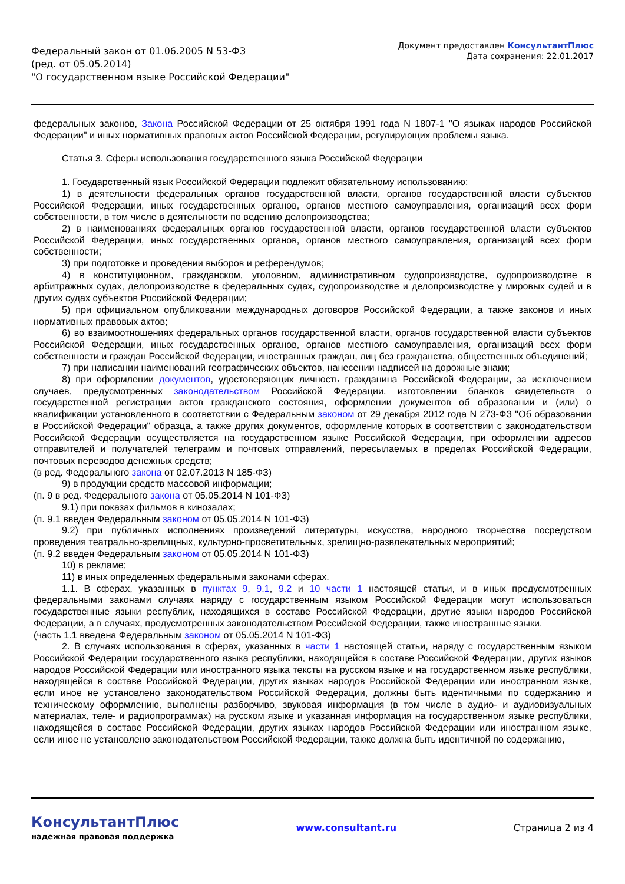Федеральный закон от 01.06.2005 N 53-ФЗ
(ред. от 05.05.2014)
"О государственном языке Российской Федерации"
Документ предоставлен КонсультантПлюс
Дата сохранения: 22.01.2017
федеральных законов, Закона Российской Федерации от 25 октября 1991 года N 1807-1 "О языках народов Российской Федерации" и иных нормативных правовых актов Российской Федерации, регулирующих проблемы языка.
Статья 3. Сферы использования государственного языка Российской Федерации
1. Государственный язык Российской Федерации подлежит обязательному использованию:
1) в деятельности федеральных органов государственной власти, органов государственной власти субъектов Российской Федерации, иных государственных органов, органов местного самоуправления, организаций всех форм собственности, в том числе в деятельности по ведению делопроизводства;
2) в наименованиях федеральных органов государственной власти, органов государственной власти субъектов Российской Федерации, иных государственных органов, органов местного самоуправления, организаций всех форм собственности;
3) при подготовке и проведении выборов и референдумов;
4) в конституционном, гражданском, уголовном, административном судопроизводстве, судопроизводстве в арбитражных судах, делопроизводстве в федеральных судах, судопроизводстве и делопроизводстве у мировых судей и в других судах субъектов Российской Федерации;
5) при официальном опубликовании международных договоров Российской Федерации, а также законов и иных нормативных правовых актов;
6) во взаимоотношениях федеральных органов государственной власти, органов государственной власти субъектов Российской Федерации, иных государственных органов, органов местного самоуправления, организаций всех форм собственности и граждан Российской Федерации, иностранных граждан, лиц без гражданства, общественных объединений;
7) при написании наименований географических объектов, нанесении надписей на дорожные знаки;
8) при оформлении документов, удостоверяющих личность гражданина Российской Федерации, за исключением случаев, предусмотренных законодательством Российской Федерации, изготовлении бланков свидетельств о государственной регистрации актов гражданского состояния, оформлении документов об образовании и (или) о квалификации установленного в соответствии с Федеральным законом от 29 декабря 2012 года N 273-ФЗ "Об образовании в Российской Федерации" образца, а также других документов, оформление которых в соответствии с законодательством Российской Федерации осуществляется на государственном языке Российской Федерации, при оформлении адресов отправителей и получателей телеграмм и почтовых отправлений, пересылаемых в пределах Российской Федерации, почтовых переводов денежных средств;
(в ред. Федерального закона от 02.07.2013 N 185-ФЗ)
9) в продукции средств массовой информации;
(п. 9 в ред. Федерального закона от 05.05.2014 N 101-ФЗ)
9.1) при показах фильмов в кинозалах;
(п. 9.1 введен Федеральным законом от 05.05.2014 N 101-ФЗ)
9.2) при публичных исполнениях произведений литературы, искусства, народного творчества посредством проведения театрально-зрелищных, культурно-просветительных, зрелищно-развлекательных мероприятий;
(п. 9.2 введен Федеральным законом от 05.05.2014 N 101-ФЗ)
10) в рекламе;
11) в иных определенных федеральными законами сферах.
1.1. В сферах, указанных в пунктах 9, 9.1, 9.2 и 10 части 1 настоящей статьи, и в иных предусмотренных федеральными законами случаях наряду с государственным языком Российской Федерации могут использоваться государственные языки республик, находящихся в составе Российской Федерации, другие языки народов Российской Федерации, а в случаях, предусмотренных законодательством Российской Федерации, также иностранные языки.
(часть 1.1 введена Федеральным законом от 05.05.2014 N 101-ФЗ)
2. В случаях использования в сферах, указанных в части 1 настоящей статьи, наряду с государственным языком Российской Федерации государственного языка республики, находящейся в составе Российской Федерации, других языков народов Российской Федерации или иностранного языка тексты на русском языке и на государственном языке республики, находящейся в составе Российской Федерации, других языках народов Российской Федерации или иностранном языке, если иное не установлено законодательством Российской Федерации, должны быть идентичными по содержанию и техническому оформлению, выполнены разборчиво, звуковая информация (в том числе в аудио- и аудиовизуальных материалах, теле- и радиопрограммах) на русском языке и указанная информация на государственном языке республики, находящейся в составе Российской Федерации, других языках народов Российской Федерации или иностранном языке, если иное не установлено законодательством Российской Федерации, также должна быть идентичной по содержанию,
КонсультантПлюс
надежная правовая поддержка
www.consultant.ru Страница 2 из 4